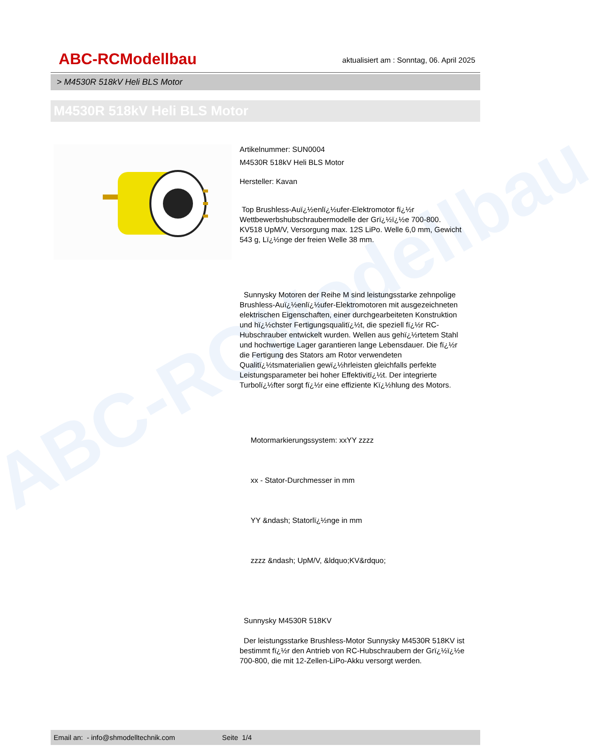ABC-RCModellbau
ABC-RCModellbau
aktualisiert am : Sonntag, 06. April 2025
> M4530R 518kV Heli BLS Motor
M4530R 518kV Heli BLS Motor
Artikelnummer: SUN0004
M4530R 518kV Heli BLS Motor
Hersteller: Kavan
Top Brushless-Auï¿½enlï¿½ufer-Elektromotor fï¿½r Wettbewerbshubschraubermodelle der Grï¿½ï¿½e 700-800. KV518 UpM/V, Versorgung max. 12S LiPo. Welle 6,0 mm, Gewicht 543 g, Lï¿½nge der freien Welle 38 mm.
Sunnysky Motoren der Reihe M sind leistungsstarke zehnpolige Brushless-Auï¿½enlï¿½ufer-Elektromotoren mit ausgezeichneten elektrischen Eigenschaften, einer durchgearbeiteten Konstruktion und hï¿½chster Fertigungsqualitï¿½t, die speziell fï¿½r RC-Hubschrauber entwickelt wurden. Wellen aus gehï¿½rtetem Stahl und hochwertige Lager garantieren lange Lebensdauer. Die fï¿½r die Fertigung des Stators am Rotor verwendeten Qualitï¿½tsmaterialien gewï¿½hrleisten gleichfalls perfekte Leistungsparameter bei hoher Effektivitï¿½t. Der integrierte Turbolï¿½fter sorgt fï¿½r eine effiziente Kï¿½hlung des Motors.
Motormarkierungssystem: xxYY zzzz
xx - Stator-Durchmesser in mm
YY &ndash; Statorlï¿½nge in mm
zzzz &ndash; UpM/V, &ldquo;KV&rdquo;
Sunnysky M4530R 518KV
Der leistungsstarke Brushless-Motor Sunnysky M4530R 518KV ist bestimmt fï¿½r den Antrieb von RC-Hubschraubern der Grï¿½ï¿½e 700-800, die mit 12-Zellen-LiPo-Akku versorgt werden.
Email an: - info@shmodelltechnik.com Seite 1/4